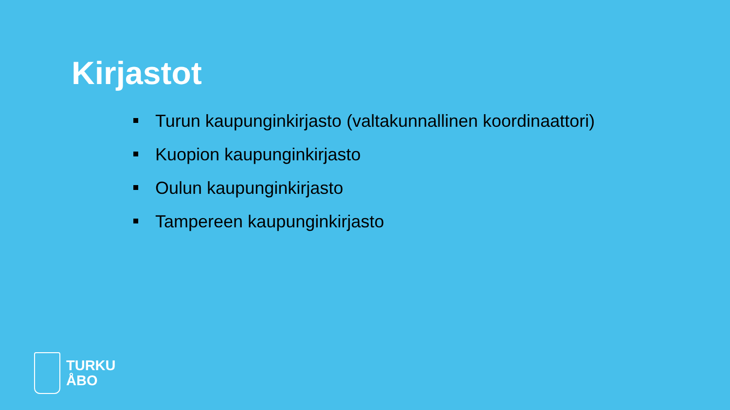Kirjastot
Turun kaupunginkirjasto (valtakunnallinen koordinaattori)
Kuopion kaupunginkirjasto
Oulun kaupunginkirjasto
Tampereen kaupunginkirjasto
TURKU
ÅBO